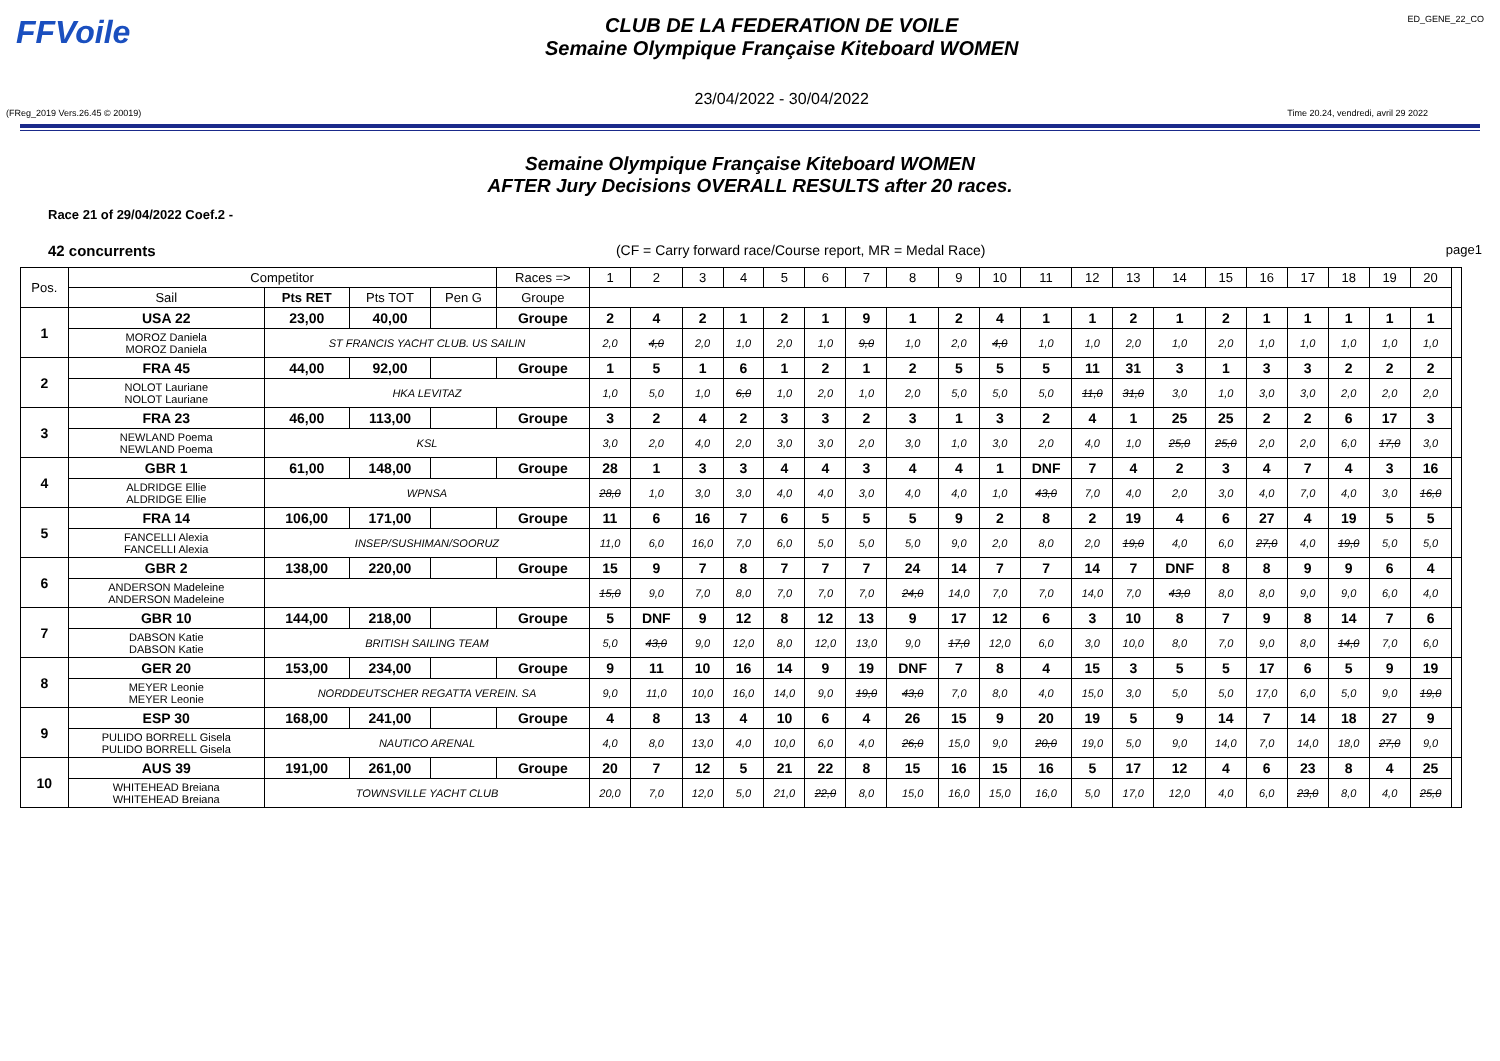FFVoile
CLUB DE LA FEDERATION DE VOILE
Semaine Olympique Française Kiteboard WOMEN
23/04/2022 - 30/04/2022
ED_GENE_22_CO
(FReg_2019 Vers.26.45 © 20019) Time 20.24, vendredi, avril 29 2022
Semaine Olympique Française Kiteboard WOMEN
AFTER Jury Decisions OVERALL RESULTS after 20 races.
Race 21 of 29/04/2022 Coef.2 -
42 concurrents (CF = Carry forward race/Course report, MR = Medal Race) page1
| Pos. | Competitor | | | | Races => | 1 | 2 | 3 | 4 | 5 | 6 | 7 | 8 | 9 | 10 | 11 | 12 | 13 | 14 | 15 | 16 | 17 | 18 | 19 | 20 | |
| | Sail | Pts RET | Pts TOT | Pen G | Groupe | | | | | | | | | | | | | | | | | | | | | |
| 1 | USA 22 | 23,00 | 40,00 | | Groupe | 2 | 4 | 2 | 1 | 2 | 1 | 9 | 1 | 2 | 4 | 1 | 1 | 2 | 1 | 2 | 1 | 1 | 1 | 1 | 1 | |
| | MOROZ Daniela MOROZ Daniela | ST FRANCIS YACHT CLUB. US SAILIN | | | | 2,0 | 4,0 | 2,0 | 1,0 | 2,0 | 1,0 | 9,0 | 1,0 | 2,0 | 4,0 | 1,0 | 1,0 | 2,0 | 1,0 | 2,0 | 1,0 | 1,0 | 1,0 | 1,0 | 1,0 | |
| 2 | FRA 45 | 44,00 | 92,00 | | Groupe | 1 | 5 | 1 | 6 | 1 | 2 | 1 | 2 | 5 | 5 | 5 | 11 | 31 | 3 | 1 | 3 | 3 | 2 | 2 | 2 | |
| | NOLOT Lauriane NOLOT Lauriane | HKA LEVITAZ | | | | 1,0 | 5,0 | 1,0 | 6,0 | 1,0 | 2,0 | 1,0 | 2,0 | 5,0 | 5,0 | 5,0 | 11,0 | 31,0 | 3,0 | 1,0 | 3,0 | 3,0 | 2,0 | 2,0 | 2,0 | |
| 3 | FRA 23 | 46,00 | 113,00 | | Groupe | 3 | 2 | 4 | 2 | 3 | 3 | 2 | 3 | 1 | 3 | 2 | 4 | 1 | 25 | 25 | 2 | 2 | 6 | 17 | 3 | |
| | NEWLAND Poema NEWLAND Poema | KSL | | | | 3,0 | 2,0 | 4,0 | 2,0 | 3,0 | 3,0 | 2,0 | 3,0 | 1,0 | 3,0 | 2,0 | 4,0 | 1,0 | 25,0 | 25,0 | 2,0 | 2,0 | 6,0 | 17,0 | 3,0 | |
| 4 | GBR 1 | 61,00 | 148,00 | | Groupe | 28 | 1 | 3 | 3 | 4 | 4 | 3 | 4 | 4 | 1 | DNF | 7 | 4 | 2 | 3 | 4 | 7 | 4 | 3 | 16 | |
| | ALDRIDGE Ellie ALDRIDGE Ellie | WPNSA | | | | 28,0 | 1,0 | 3,0 | 3,0 | 4,0 | 4,0 | 3,0 | 4,0 | 4,0 | 1,0 | 43,0 | 7,0 | 4,0 | 2,0 | 3,0 | 4,0 | 7,0 | 4,0 | 3,0 | 16,0 | |
| 5 | FRA 14 | 106,00 | 171,00 | | Groupe | 11 | 6 | 16 | 7 | 6 | 5 | 5 | 5 | 9 | 2 | 8 | 2 | 19 | 4 | 6 | 27 | 4 | 19 | 5 | 5 | |
| | FANCELLI Alexia FANCELLI Alexia | INSEP/SUSHIMAN/SOORUZ | | | | 11,0 | 6,0 | 16,0 | 7,0 | 6,0 | 5,0 | 5,0 | 5,0 | 9,0 | 2,0 | 8,0 | 2,0 | 19,0 | 4,0 | 6,0 | 27,0 | 4,0 | 19,0 | 5,0 | 5,0 | |
| 6 | GBR 2 | 138,00 | 220,00 | | Groupe | 15 | 9 | 7 | 8 | 7 | 7 | 7 | 24 | 14 | 7 | 7 | 14 | 7 | DNF | 8 | 8 | 9 | 9 | 6 | 4 | |
| | ANDERSON Madeleine ANDERSON Madeleine | | | | | 15,0 | 9,0 | 7,0 | 8,0 | 7,0 | 7,0 | 7,0 | 24,0 | 14,0 | 7,0 | 7,0 | 14,0 | 7,0 | 43,0 | 8,0 | 8,0 | 9,0 | 9,0 | 6,0 | 4,0 | |
| 7 | GBR 10 | 144,00 | 218,00 | | Groupe | 5 | DNF | 9 | 12 | 8 | 12 | 13 | 9 | 17 | 12 | 6 | 3 | 10 | 8 | 7 | 9 | 8 | 14 | 7 | 6 | |
| | DABSON Katie DABSON Katie | BRITISH SAILING TEAM | | | | 5,0 | 43,0 | 9,0 | 12,0 | 8,0 | 12,0 | 13,0 | 9,0 | 17,0 | 12,0 | 6,0 | 3,0 | 10,0 | 8,0 | 7,0 | 9,0 | 8,0 | 14,0 | 7,0 | 6,0 | |
| 8 | GER 20 | 153,00 | 234,00 | | Groupe | 9 | 11 | 10 | 16 | 14 | 9 | 19 | DNF | 7 | 8 | 4 | 15 | 3 | 5 | 5 | 17 | 6 | 5 | 9 | 19 | |
| | MEYER Leonie MEYER Leonie | NORDDEUTSCHER REGATTA VEREIN. SA | | | | 9,0 | 11,0 | 10,0 | 16,0 | 14,0 | 9,0 | 19,0 | 43,0 | 7,0 | 8,0 | 4,0 | 15,0 | 3,0 | 5,0 | 5,0 | 17,0 | 6,0 | 5,0 | 9,0 | 19,0 | |
| 9 | ESP 30 | 168,00 | 241,00 | | Groupe | 4 | 8 | 13 | 4 | 10 | 6 | 4 | 26 | 15 | 9 | 20 | 19 | 5 | 9 | 14 | 7 | 14 | 18 | 27 | 9 | |
| | PULIDO BORRELL Gisela PULIDO BORRELL Gisela | NAUTICO ARENAL | | | | 4,0 | 8,0 | 13,0 | 4,0 | 10,0 | 6,0 | 4,0 | 26,0 | 15,0 | 9,0 | 20,0 | 19,0 | 5,0 | 9,0 | 14,0 | 7,0 | 14,0 | 18,0 | 27,0 | 9,0 | |
| 10 | AUS 39 | 191,00 | 261,00 | | Groupe | 20 | 7 | 12 | 5 | 21 | 22 | 8 | 15 | 16 | 15 | 16 | 5 | 17 | 12 | 4 | 6 | 23 | 8 | 4 | 25 | |
| | WHITEHEAD Breiana WHITEHEAD Breiana | TOWNSVILLE YACHT CLUB | | | | 20,0 | 7,0 | 12,0 | 5,0 | 21,0 | 22,0 | 8,0 | 15,0 | 16,0 | 15,0 | 16,0 | 5,0 | 17,0 | 12,0 | 4,0 | 6,0 | 23,0 | 8,0 | 4,0 | 25,0 | |